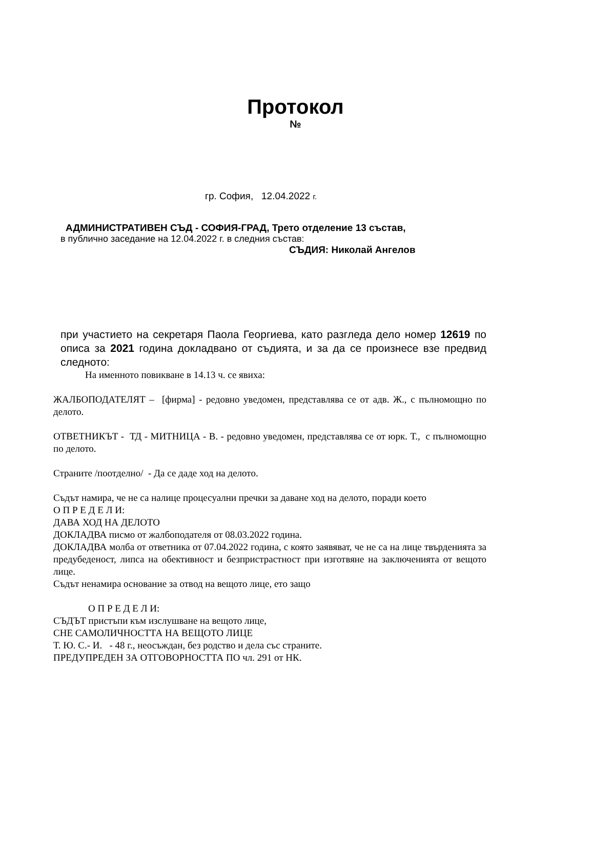Протокол
№
гр. София, 12.04.2022 г.
АДМИНИСТРАТИВЕН СЪД - СОФИЯ-ГРАД, Трето отделение 13 състав,
в публично заседание на 12.04.2022 г. в следния състав:
СЪДИЯ: Николай Ангелов
при участието на секретаря Паола Георгиева, като разгледа дело номер 12619 по описа за 2021 година докладвано от съдията, и за да се произнесе взе предвид следното:
На именното повикване в 14.13 ч. се явиха:
ЖАЛБОПОДАТЕЛЯТ – [фирма] - редовно уведомен, представлява се от адв. Ж., с пълномощно по делото.
ОТВЕТНИКЪТ - ТД - МИТНИЦА - В. - редовно уведомен, представлява се от юрк. Т., с пълномощно по делото.
Страните /поотделно/ - Да се даде ход на делото.
Съдът намира, че не са налице процесуални пречки за даване ход на делото, поради което
О П Р Е Д Е Л И:
ДАВА ХОД НА ДЕЛОТО
ДОКЛАДВА писмо от жалбоподателя от 08.03.2022 година.
ДОКЛАДВА молба от ответника от 07.04.2022 година, с която заявяват, че не са на лице твърденията за предубеденост, липса на обективност и безпристрастност при изготвяне на заключенията от вещото лице.
Съдът ненамира основание за отвод на вещото лице, ето защо
О П Р Е Д Е Л И:
СЪДЪТ пристъпи към изслушване на вещото лице,
СНЕ САМОЛИЧНОСТТА НА ВЕЩОТО ЛИЦЕ
Т. Ю. С.- И. - 48 г., неосъждан, без родство и дела със страните.
ПРЕДУПРЕДЕН ЗА ОТГОВОРНОСТТА ПО чл. 291 от НК.